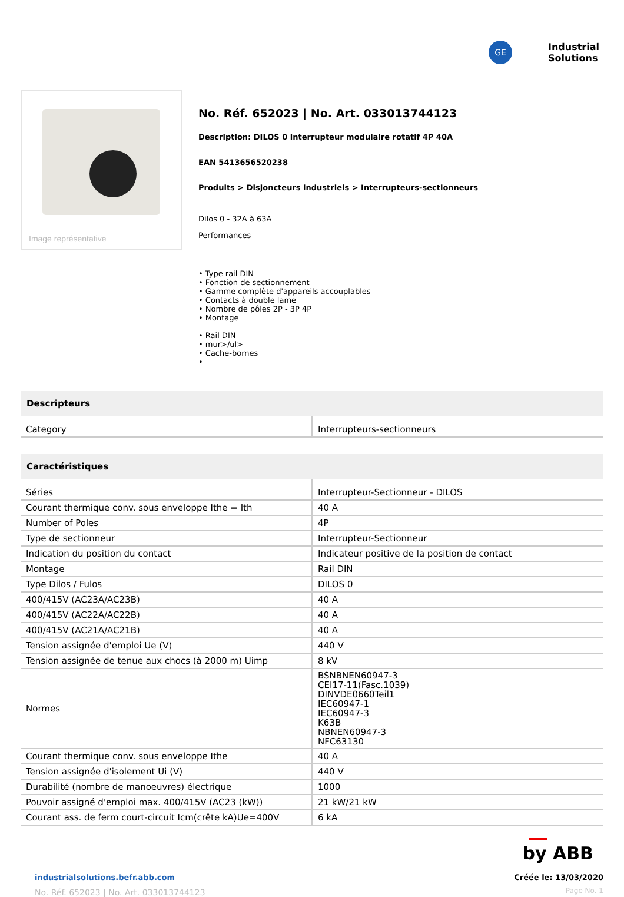GE
Industrial
Solutions
Image représentative
No. Réf. 652023 | No. Art. 033013744123
Description: DILOS 0 interrupteur modulaire rotatif 4P 40A
EAN 5413656520238
Produits > Disjoncteurs industriels > Interrupteurs-sectionneurs
Dilos 0 - 32A à 63A
Performances
• Type rail DIN
• Fonction de sectionnement
• Gamme complète d'appareils accouplables
• Contacts à double lame
• Nombre de pôles 2P - 3P 4P
• Montage
• Rail DIN
• mur>/ul>
• Cache-bornes
•
| Descripteurs | |
| --- | --- |
| Category | Interrupteurs-sectionneurs |
| Caractéristiques | |
| --- | --- |
| Séries | Interrupteur-Sectionneur - DILOS |
| Courant thermique conv. sous enveloppe Ithe = Ith | 40 A |
| Number of Poles | 4P |
| Type de sectionneur | Interrupteur-Sectionneur |
| Indication du position du contact | Indicateur positive de la position de contact |
| Montage | Rail DIN |
| Type Dilos / Fulos | DILOS 0 |
| 400/415V (AC23A/AC23B) | 40 A |
| 400/415V (AC22A/AC22B) | 40 A |
| 400/415V (AC21A/AC21B) | 40 A |
| Tension assignée d'emploi Ue (V) | 440 V |
| Tension assignée de tenue aux chocs (à 2000 m) Uimp | 8 kV |
| Normes | BSNBNEN60947-3 CEI17-11(Fasc.1039) DINVDE0660Teil1 IEC60947-1 IEC60947-3 K63B NBNEN60947-3 NFC63130 |
| Courant thermique conv. sous enveloppe Ithe | 40 A |
| Tension assignée d'isolement Ui (V) | 440 V |
| Durabilité (nombre de manoeuvres) électrique | 1000 |
| Pouvoir assigné d'emploi max. 400/415V (AC23 (kW)) | 21 kW/21 kW |
| Courant ass. de ferm court-circuit Icm(crête kA)Ue=400V | 6 kA |
by ABB
industrialsolutions.befr.abb.com
No. Réf. 652023 | No. Art. 033013744123
Créée le: 13/03/2020
Page No. 1